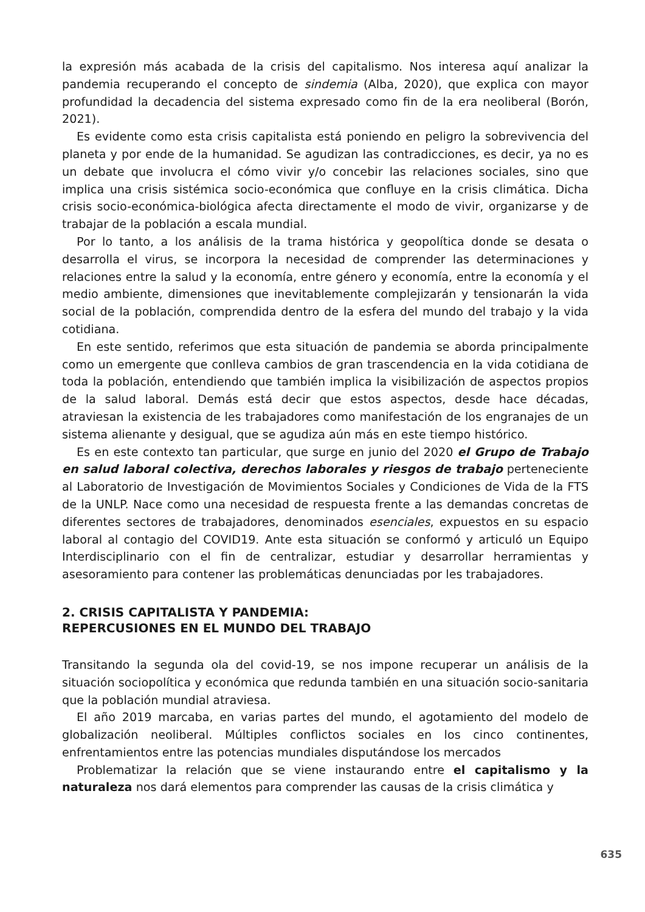la expresión más acabada de la crisis del capitalismo. Nos interesa aquí analizar la pandemia recuperando el concepto de sindemia (Alba, 2020), que explica con mayor profundidad la decadencia del sistema expresado como fin de la era neoliberal (Borón, 2021).
Es evidente como esta crisis capitalista está poniendo en peligro la sobrevivencia del planeta y por ende de la humanidad. Se agudizan las contradicciones, es decir, ya no es un debate que involucra el cómo vivir y/o concebir las relaciones sociales, sino que implica una crisis sistémica socio-económica que confluye en la crisis climática. Dicha crisis socio-económica-biológica afecta directamente el modo de vivir, organizarse y de trabajar de la población a escala mundial.
Por lo tanto, a los análisis de la trama histórica y geopolítica donde se desata o desarrolla el virus, se incorpora la necesidad de comprender las determinaciones y relaciones entre la salud y la economía, entre género y economía, entre la economía y el medio ambiente, dimensiones que inevitablemente complejizarán y tensionarán la vida social de la población, comprendida dentro de la esfera del mundo del trabajo y la vida cotidiana.
En este sentido, referimos que esta situación de pandemia se aborda principalmente como un emergente que conlleva cambios de gran trascendencia en la vida cotidiana de toda la población, entendiendo que también implica la visibilización de aspectos propios de la salud laboral. Demás está decir que estos aspectos, desde hace décadas, atraviesan la existencia de les trabajadores como manifestación de los engranajes de un sistema alienante y desigual, que se agudiza aún más en este tiempo histórico.
Es en este contexto tan particular, que surge en junio del 2020 el Grupo de Trabajo en salud laboral colectiva, derechos laborales y riesgos de trabajo perteneciente al Laboratorio de Investigación de Movimientos Sociales y Condiciones de Vida de la FTS de la UNLP. Nace como una necesidad de respuesta frente a las demandas concretas de diferentes sectores de trabajadores, denominados esenciales, expuestos en su espacio laboral al contagio del COVID19. Ante esta situación se conformó y articuló un Equipo Interdisciplinario con el fin de centralizar, estudiar y desarrollar herramientas y asesoramiento para contener las problemáticas denunciadas por les trabajadores.
2. CRISIS CAPITALISTA Y PANDEMIA:
REPERCUSIONES EN EL MUNDO DEL TRABAJO
Transitando la segunda ola del covid-19, se nos impone recuperar un análisis de la situación sociopolítica y económica que redunda también en una situación socio-sanitaria que la población mundial atraviesa.
El año 2019 marcaba, en varias partes del mundo, el agotamiento del modelo de globalización neoliberal. Múltiples conflictos sociales en los cinco continentes, enfrentamientos entre las potencias mundiales disputándose los mercados
Problematizar la relación que se viene instaurando entre el capitalismo y la naturaleza nos dará elementos para comprender las causas de la crisis climática y
635